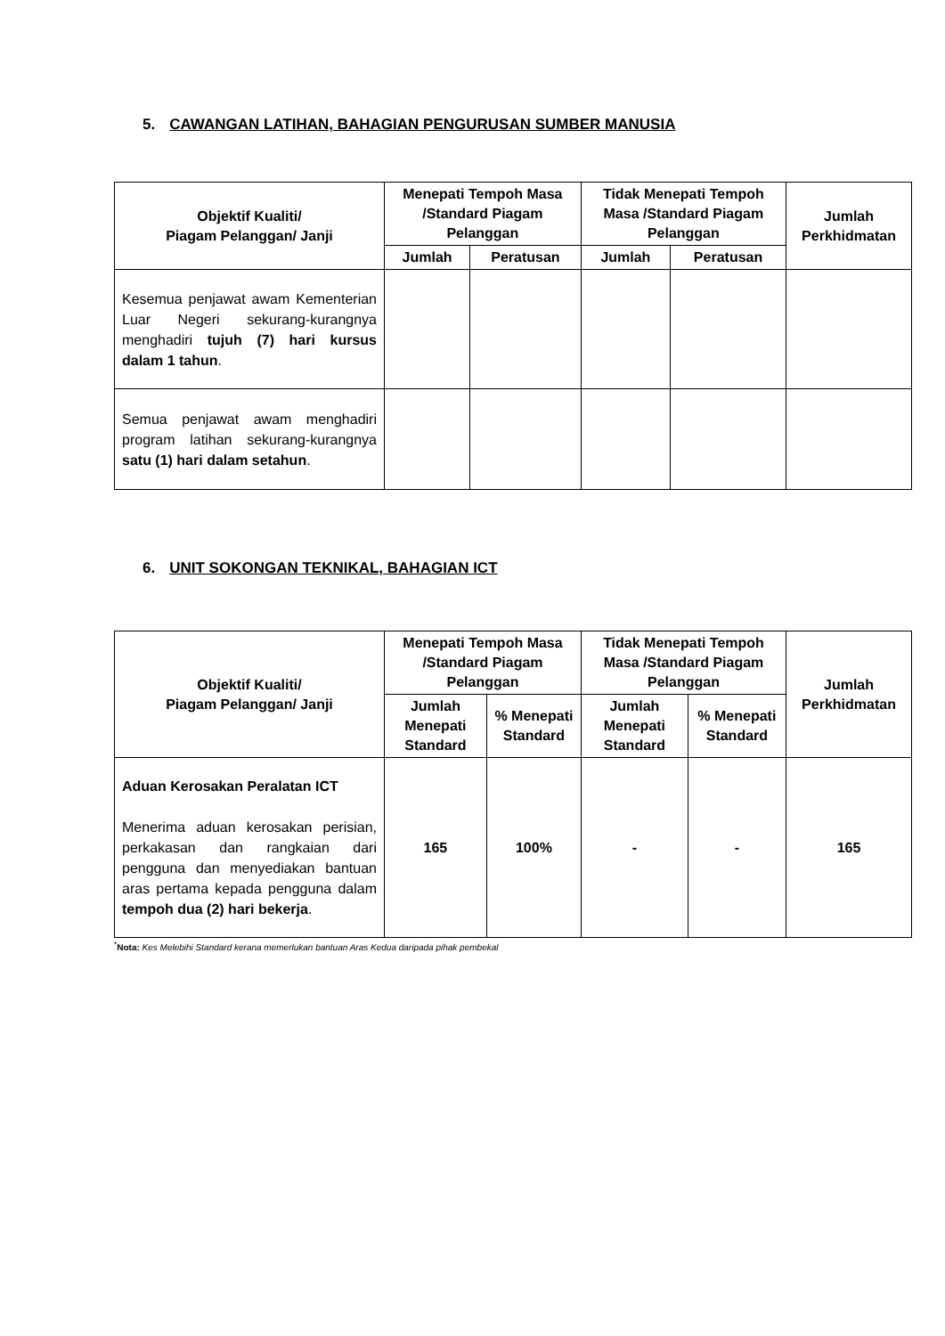5. CAWANGAN LATIHAN, BAHAGIAN PENGURUSAN SUMBER MANUSIA
| Objektif Kualiti/ Piagam Pelanggan/ Janji | Menepati Tempoh Masa /Standard Piagam Pelanggan | | Tidak Menepati Tempoh Masa /Standard Piagam Pelanggan | | Jumlah Perkhidmatan |
| --- | --- | --- | --- | --- | --- |
| | Jumlah | Peratusan | Jumlah | Peratusan | |
| Kesemua penjawat awam Kementerian Luar Negeri sekurang-kurangnya menghadiri tujuh (7) hari kursus dalam 1 tahun . | | | | | |
| Semua penjawat awam menghadiri program latihan sekurang-kurangnya satu (1) hari dalam setahun . | | | | | |
6. UNIT SOKONGAN TEKNIKAL, BAHAGIAN ICT
| Objektif Kualiti/ Piagam Pelanggan/ Janji | Menepati Tempoh Masa /Standard Piagam Pelanggan | | Tidak Menepati Tempoh Masa /Standard Piagam Pelanggan | | Jumlah Perkhidmatan |
| --- | --- | --- | --- | --- | --- |
| | Jumlah Menepati Standard | % Menepati Standard | Jumlah Menepati Standard | % Menepati Standard | |
| Aduan Kerosakan Peralatan ICT Menerima aduan kerosakan perisian, perkakasan dan rangkaian dari pengguna dan menyediakan bantuan aras pertama kepada pengguna dalam tempoh dua (2) hari bekerja . | 165 | 100% | - | - | 165 |
<sup>*</sup> Nota: Kes Melebihi Standard kerana memerlukan bantuan Aras Kedua daripada pihak pembekal